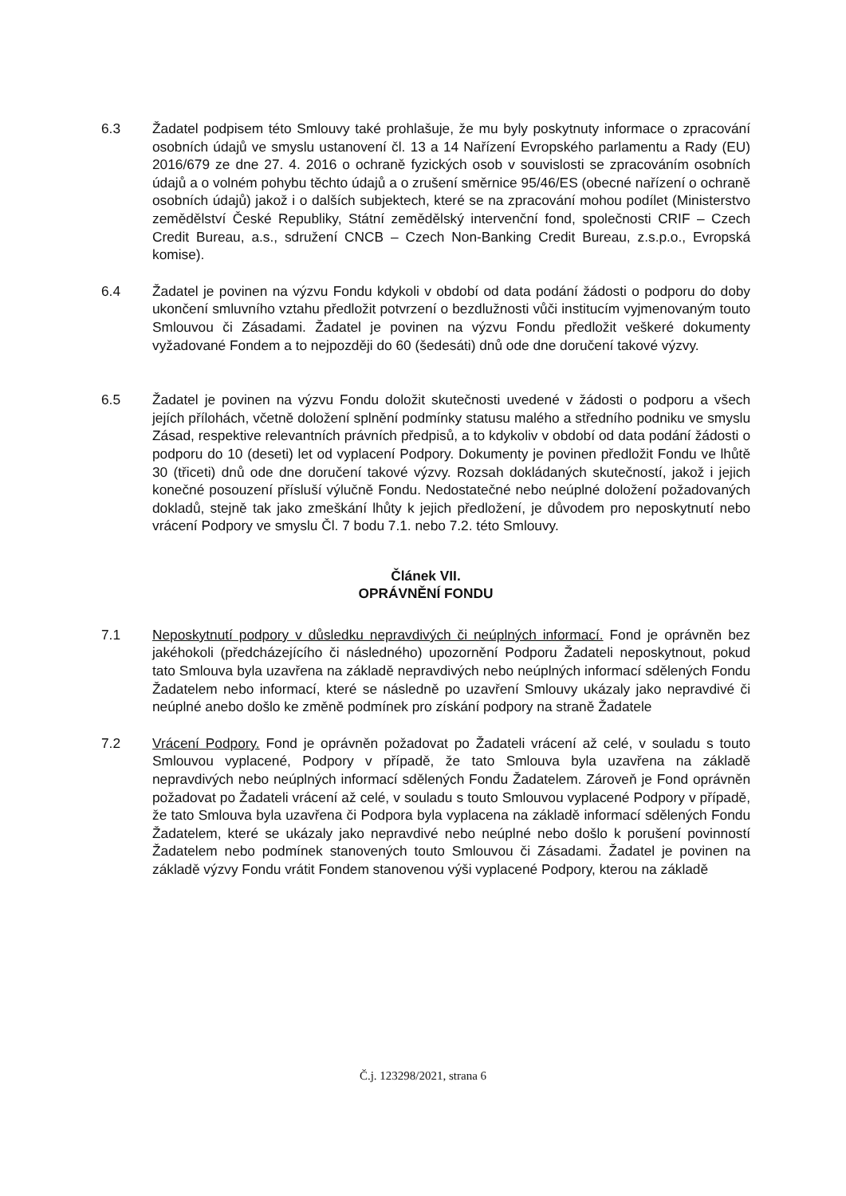6.3 Žadatel podpisem této Smlouvy také prohlašuje, že mu byly poskytnuty informace o zpracování osobních údajů ve smyslu ustanovení čl. 13 a 14 Nařízení Evropského parlamentu a Rady (EU) 2016/679 ze dne 27. 4. 2016 o ochraně fyzických osob v souvislosti se zpracováním osobních údajů a o volném pohybu těchto údajů a o zrušení směrnice 95/46/ES (obecné nařízení o ochraně osobních údajů) jakož i o dalších subjektech, které se na zpracování mohou podílet (Ministerstvo zemědělství České Republiky, Státní zemědělský intervenční fond, společnosti CRIF – Czech Credit Bureau, a.s., sdružení CNCB – Czech Non-Banking Credit Bureau, z.s.p.o., Evropská komise).
6.4 Žadatel je povinen na výzvu Fondu kdykoli v období od data podání žádosti o podporu do doby ukončení smluvního vztahu předložit potvrzení o bezdlužnosti vůči institucím vyjmenovaným touto Smlouvou či Zásadami. Žadatel je povinen na výzvu Fondu předložit veškeré dokumenty vyžadované Fondem a to nejpozději do 60 (šedesáti) dnů ode dne doručení takové výzvy.
6.5 Žadatel je povinen na výzvu Fondu doložit skutečnosti uvedené v žádosti o podporu a všech jejích přílohách, včetně doložení splnění podmínky statusu malého a středního podniku ve smyslu Zásad, respektive relevantních právních předpisů, a to kdykoliv v období od data podání žádosti o podporu do 10 (deseti) let od vyplacení Podpory. Dokumenty je povinen předložit Fondu ve lhůtě 30 (třiceti) dnů ode dne doručení takové výzvy. Rozsah dokládaných skutečností, jakož i jejich konečné posouzení přísluší výlučně Fondu. Nedostatečné nebo neúplné doložení požadovaných dokladů, stejně tak jako zmeškání lhůty k jejich předložení, je důvodem pro neposkytnutí nebo vrácení Podpory ve smyslu Čl. 7 bodu 7.1. nebo 7.2. této Smlouvy.
Článek VII.
OPRÁVNĚNÍ FONDU
7.1 Neposkytnutí podpory v důsledku nepravdivých či neúplných informací. Fond je oprávněn bez jakéhokoli (předcházejícího či následného) upozornění Podporu Žadateli neposkytnout, pokud tato Smlouva byla uzavřena na základě nepravdivých nebo neúplných informací sdělených Fondu Žadatelem nebo informací, které se následně po uzavření Smlouvy ukázaly jako nepravdivé či neúplné anebo došlo ke změně podmínek pro získání podpory na straně Žadatele
7.2 Vrácení Podpory. Fond je oprávněn požadovat po Žadateli vrácení až celé, v souladu s touto Smlouvou vyplacené, Podpory v případě, že tato Smlouva byla uzavřena na základě nepravdivých nebo neúplných informací sdělených Fondu Žadatelem. Zároveň je Fond oprávněn požadovat po Žadateli vrácení až celé, v souladu s touto Smlouvou vyplacené Podpory v případě, že tato Smlouva byla uzavřena či Podpora byla vyplacena na základě informací sdělených Fondu Žadatelem, které se ukázaly jako nepravdivé nebo neúplné nebo došlo k porušení povinností Žadatelem nebo podmínek stanovených touto Smlouvou či Zásadami. Žadatel je povinen na základě výzvy Fondu vrátit Fondem stanovenou výši vyplacené Podpory, kterou na základě
Č.j. 123298/2021, strana 6